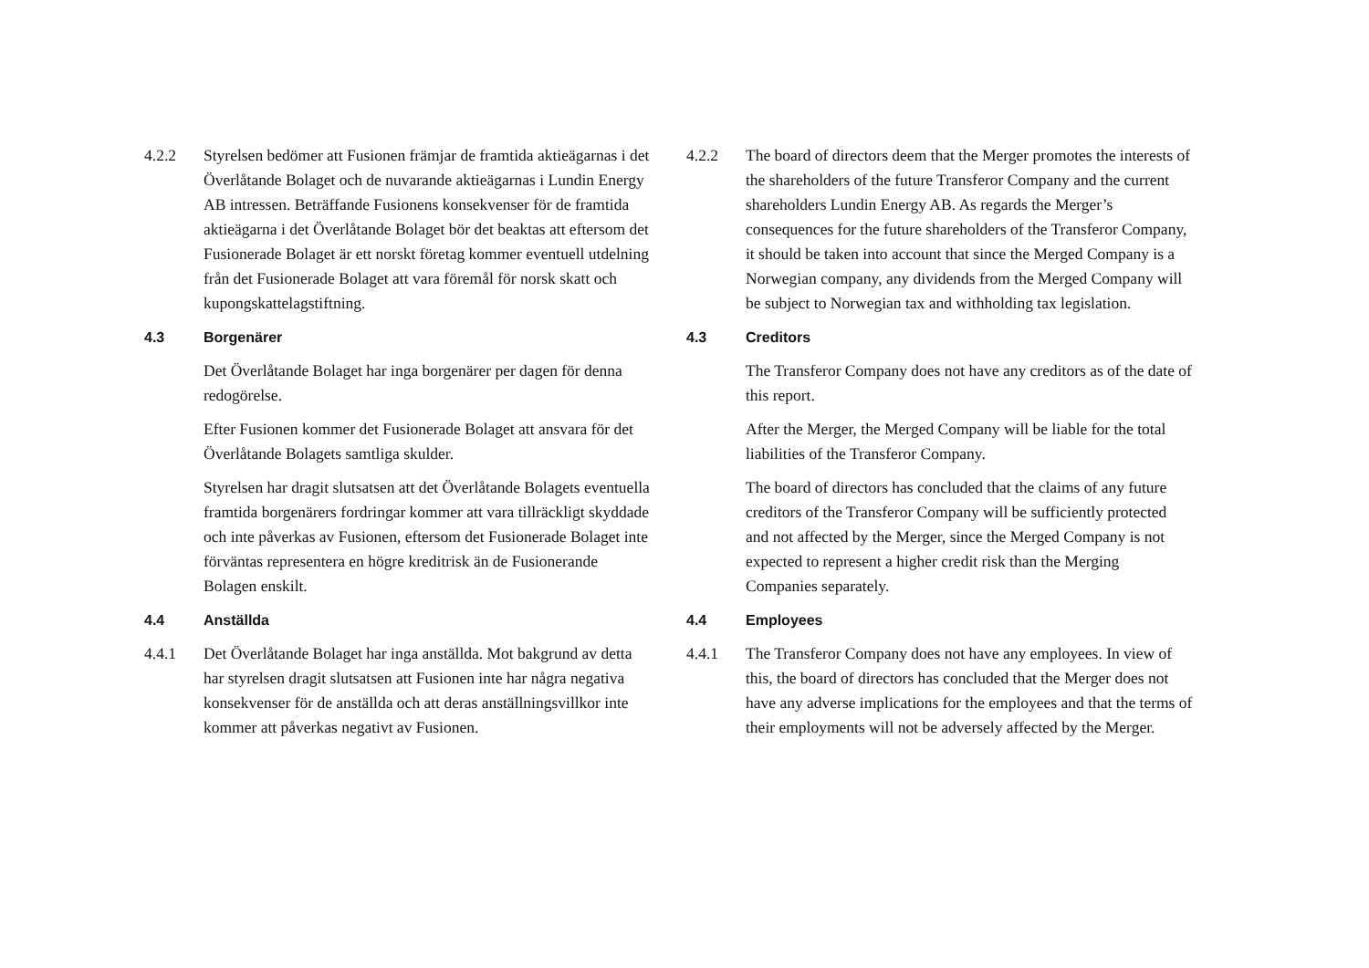4.2.2 Styrelsen bedömer att Fusionen främjar de framtida aktieägarnas i det Överlåtande Bolaget och de nuvarande aktieägarnas i Lundin Energy AB intressen. Beträffande Fusionens konsekvenser för de framtida aktieägarna i det Överlåtande Bolaget bör det beaktas att eftersom det Fusionerade Bolaget är ett norskt företag kommer eventuell utdelning från det Fusionerade Bolaget att vara föremål för norsk skatt och kupongskattelagstiftning.
4.3 Borgenärer
Det Överlåtande Bolaget har inga borgenärer per dagen för denna redogörelse.
Efter Fusionen kommer det Fusionerade Bolaget att ansvara för det Överlåtande Bolagets samtliga skulder.
Styrelsen har dragit slutsatsen att det Överlåtande Bolagets eventuella framtida borgenärers fordringar kommer att vara tillräckligt skyddade och inte påverkas av Fusionen, eftersom det Fusionerade Bolaget inte förväntas representera en högre kreditrisk än de Fusionerande Bolagen enskilt.
4.4 Anställda
4.4.1 Det Överlåtande Bolaget har inga anställda. Mot bakgrund av detta har styrelsen dragit slutsatsen att Fusionen inte har några negativa konsekvenser för de anställda och att deras anställningsvillkor inte kommer att påverkas negativt av Fusionen.
4.2.2 The board of directors deem that the Merger promotes the interests of the shareholders of the future Transferor Company and the current shareholders Lundin Energy AB. As regards the Merger’s consequences for the future shareholders of the Transferor Company, it should be taken into account that since the Merged Company is a Norwegian company, any dividends from the Merged Company will be subject to Norwegian tax and withholding tax legislation.
4.3 Creditors
The Transferor Company does not have any creditors as of the date of this report.
After the Merger, the Merged Company will be liable for the total liabilities of the Transferor Company.
The board of directors has concluded that the claims of any future creditors of the Transferor Company will be sufficiently protected and not affected by the Merger, since the Merged Company is not expected to represent a higher credit risk than the Merging Companies separately.
4.4 Employees
4.4.1 The Transferor Company does not have any employees. In view of this, the board of directors has concluded that the Merger does not have any adverse implications for the employees and that the terms of their employments will not be adversely affected by the Merger.